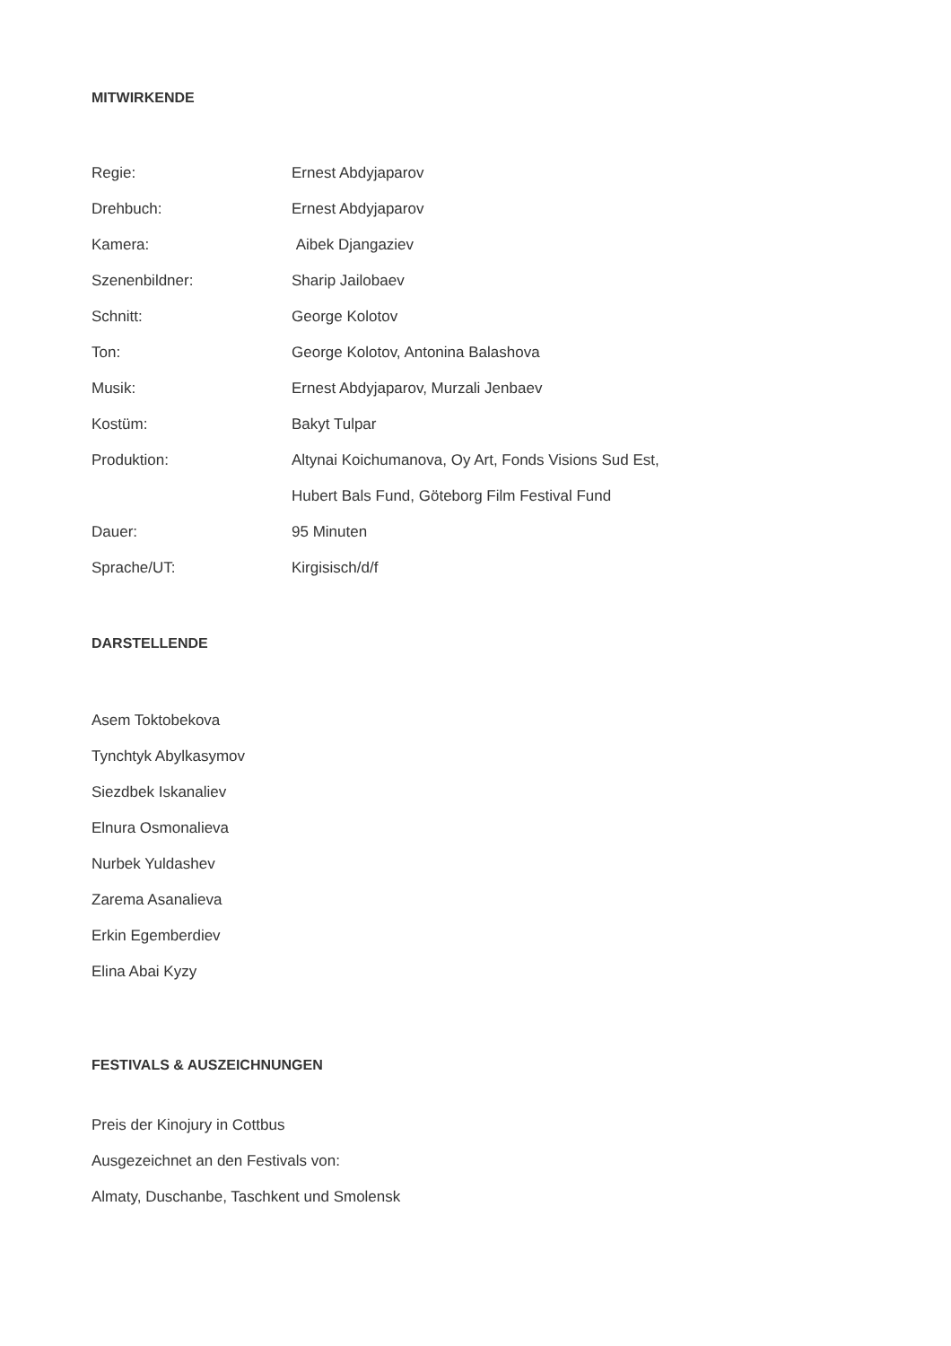MITWIRKENDE
| Regie: | Ernest Abdyjaparov |
| Drehbuch: | Ernest Abdyjaparov |
| Kamera: | Aibek Djangaziev |
| Szenenbildner: | Sharip Jailobaev |
| Schnitt: | George Kolotov |
| Ton: | George Kolotov, Antonina Balashova |
| Musik: | Ernest Abdyjaparov, Murzali Jenbaev |
| Kostüm: | Bakyt Tulpar |
| Produktion: | Altynai Koichumanova, Oy Art, Fonds Visions Sud Est, |
| | Hubert Bals Fund, Göteborg Film Festival Fund |
| Dauer: | 95 Minuten |
| Sprache/UT: | Kirgisisch/d/f |
DARSTELLENDE
Asem Toktobekova
Tynchtyk Abylkasymov
Siezdbek Iskanaliev
Elnura Osmonalieva
Nurbek Yuldashev
Zarema Asanalieva
Erkin Egemberdiev
Elina Abai Kyzy
FESTIVALS & AUSZEICHNUNGEN
Preis der Kinojury in Cottbus
Ausgezeichnet an den Festivals von:
Almaty, Duschanbe, Taschkent und Smolensk